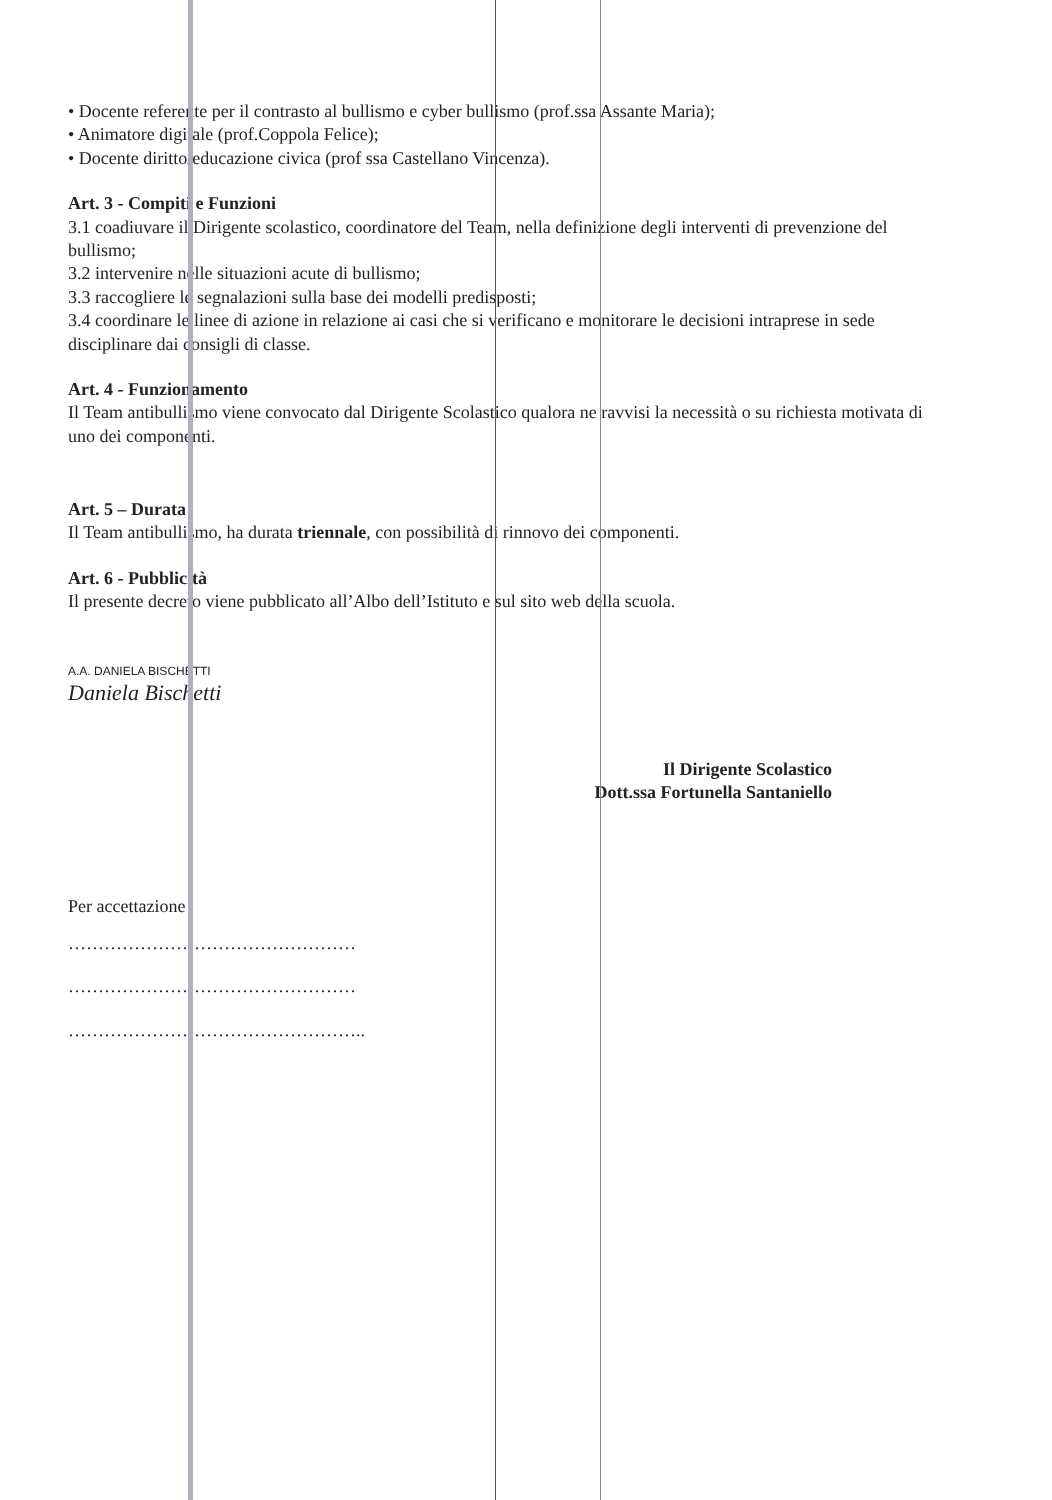• Docente referente per il contrasto al bullismo e cyber bullismo (prof.ssa Assante Maria);
• Animatore digitale (prof.Coppola Felice);
• Docente diritto/educazione civica (prof ssa Castellano Vincenza).
Art. 3 - Compiti e Funzioni
3.1 coadiuvare il Dirigente scolastico, coordinatore del Team, nella definizione degli interventi di prevenzione del bullismo;
3.2 intervenire nelle situazioni acute di bullismo;
3.3 raccogliere le segnalazioni sulla base dei modelli predisposti;
3.4 coordinare le linee di azione in relazione ai casi che si verificano e monitorare le decisioni intraprese in sede disciplinare dai consigli di classe.
Art. 4 - Funzionamento
Il Team antibullismo viene convocato dal Dirigente Scolastico qualora ne ravvisi la necessità o su richiesta motivata di uno dei componenti.
Art. 5 – Durata
Il Team antibullismo, ha durata triennale, con possibilità di rinnovo dei componenti.
Art. 6 - Pubblicità
Il presente decreto viene pubblicato all’Albo dell’Istituto e sul sito web della scuola.
A.A. DANIELA BISCHETTI
Daniela Bischetti
Il Dirigente Scolastico
Dott.ssa Fortunella Santaniello
Per accettazione
…………………………………………
…………………………………………
…………………………………………..